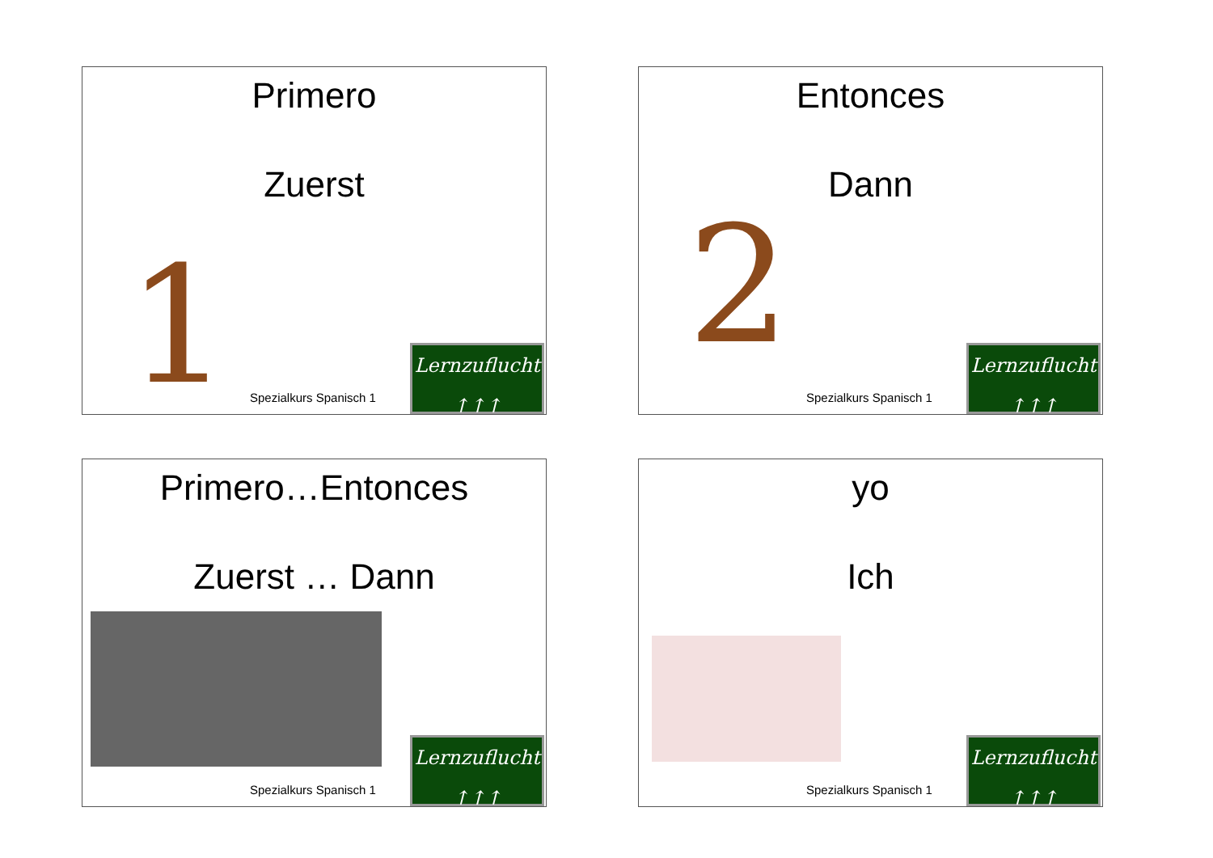Primero
Zuerst
1 Spezialkurs Spanisch 1
Lernzuflucht
↑↑↑
Entonces
Dann
2 Spezialkurs Spanisch 1
Lernzuflucht
↑↑↑
Primero…Entonces
Zuerst … Dann
Spezialkurs Spanisch 1
Lernzuflucht
↑↑↑
yo
Ich
Spezialkurs Spanisch 1
Lernzuflucht
↑↑↑